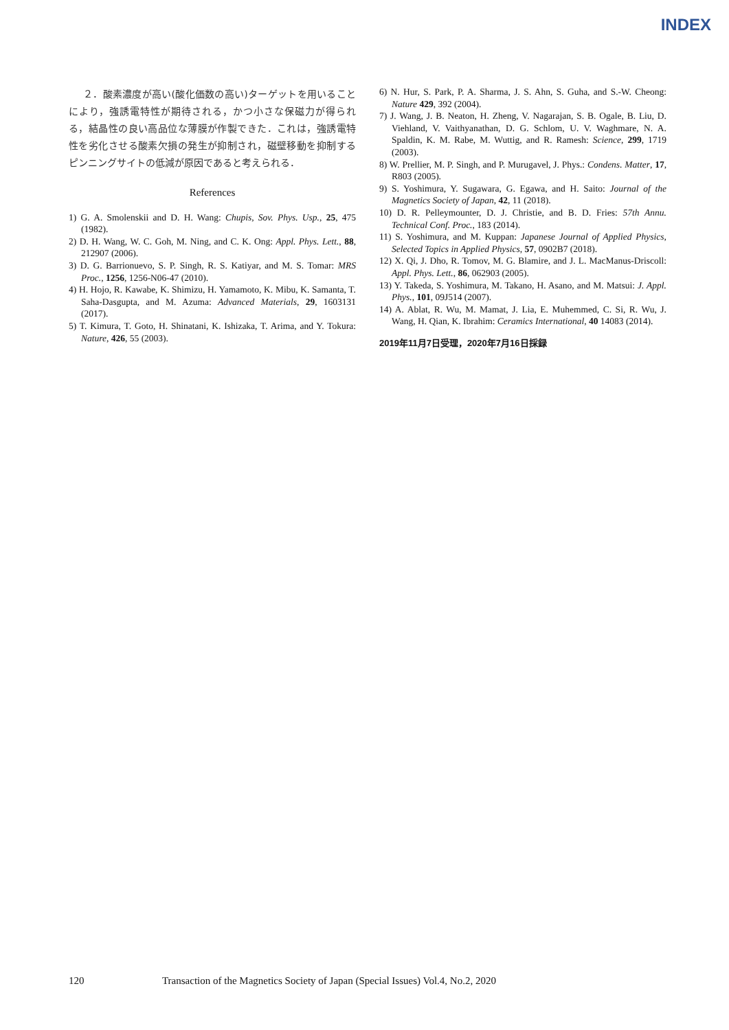INDEX
２．酸素濃度が高い(酸化価数の高い)ターゲットを用いることにより，強誘電特性が期待される，かつ小さな保磁力が得られる，結晶性の良い高品位な薄膜が作製できた．これは，強誘電特性を劣化させる酸素欠損の発生が抑制され，磁壁移動を抑制するピンニングサイトの低減が原因であると考えられる．
References
1) G. A. Smolenskii and D. H. Wang: Chupis, Sov. Phys. Usp., 25, 475 (1982).
2) D. H. Wang, W. C. Goh, M. Ning, and C. K. Ong: Appl. Phys. Lett., 88, 212907 (2006).
3) D. G. Barrionuevo, S. P. Singh, R. S. Katiyar, and M. S. Tomar: MRS Proc., 1256, 1256-N06-47 (2010).
4) H. Hojo, R. Kawabe, K. Shimizu, H. Yamamoto, K. Mibu, K. Samanta, T. Saha-Dasgupta, and M. Azuma: Advanced Materials, 29, 1603131 (2017).
5) T. Kimura, T. Goto, H. Shinatani, K. Ishizaka, T. Arima, and Y. Tokura: Nature, 426, 55 (2003).
6) N. Hur, S. Park, P. A. Sharma, J. S. Ahn, S. Guha, and S.-W. Cheong: Nature 429, 392 (2004).
7) J. Wang, J. B. Neaton, H. Zheng, V. Nagarajan, S. B. Ogale, B. Liu, D. Viehland, V. Vaithyanathan, D. G. Schlom, U. V. Waghmare, N. A. Spaldin, K. M. Rabe, M. Wuttig, and R. Ramesh: Science, 299, 1719 (2003).
8) W. Prellier, M. P. Singh, and P. Murugavel, J. Phys.: Condens. Matter, 17, R803 (2005).
9) S. Yoshimura, Y. Sugawara, G. Egawa, and H. Saito: Journal of the Magnetics Society of Japan, 42, 11 (2018).
10) D. R. Pelleymounter, D. J. Christie, and B. D. Fries: 57th Annu. Technical Conf. Proc., 183 (2014).
11) S. Yoshimura, and M. Kuppan: Japanese Journal of Applied Physics, Selected Topics in Applied Physics, 57, 0902B7 (2018).
12) X. Qi, J. Dho, R. Tomov, M. G. Blamire, and J. L. MacManus-Driscoll: Appl. Phys. Lett., 86, 062903 (2005).
13) Y. Takeda, S. Yoshimura, M. Takano, H. Asano, and M. Matsui: J. Appl. Phys., 101, 09J514 (2007).
14) A. Ablat, R. Wu, M. Mamat, J. Lia, E. Muhemmed, C. Si, R. Wu, J. Wang, H. Qian, K. Ibrahim: Ceramics International, 40 14083 (2014).
2019年11月7日受理，2020年7月16日採録
120 Transaction of the Magnetics Society of Japan (Special Issues) Vol.4, No.2, 2020